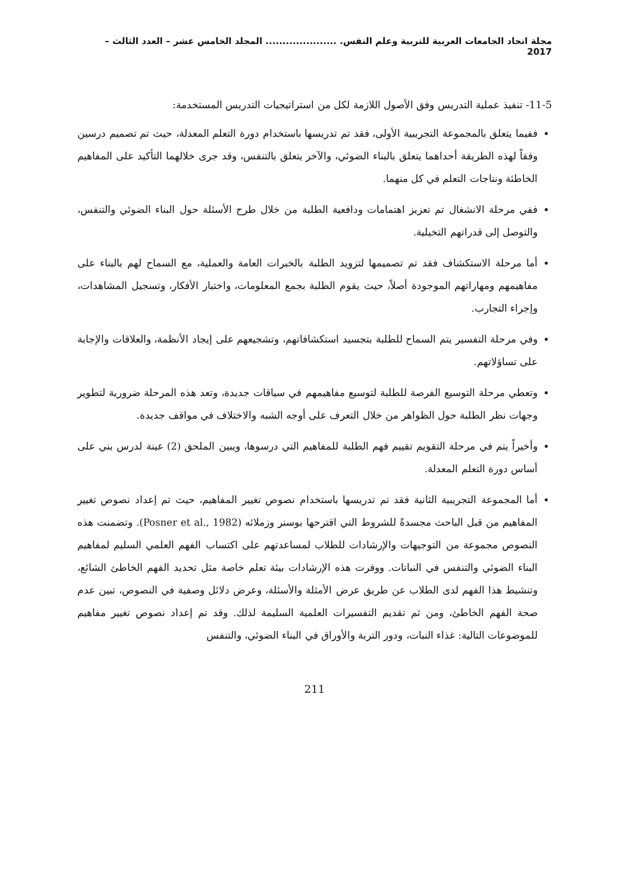مجلة اتحاد الجامعات العربية للتربية وعلم النفس. ..................... المجلد الخامس عشر – العدد الثالث – 2017
11-5- تنفيذ عملية التدريس وفق الأصول اللازمة لكل من استراتيجيات التدريس المستخدمة:
ففيما يتعلق بالمجموعة التجريبية الأولى، فقد تم تدريسها باستخدام دورة التعلم المعدلة، حيث تم تصميم درسين وفقاً لهذه الطريقة أحداهما يتعلق بالبناء الضوئي، والآخر يتعلق بالتنفس، وقد جرى خلالهما التأكيد على المفاهيم الخاطئة ونتاجات التعلم في كل منهما.
ففي مرحلة الانشغال تم تعزيز اهتمامات ودافعية الطلبة من خلال طرح الأسئلة حول البناء الضوئي والتنفس، والتوصل إلى قدراتهم التخيلية.
أما مرحلة الاستكشاف فقد تم تصميمها لتزويد الطلبة بالخبرات العامة والعملية، مع السماح لهم بالبناء على مفاهيمهم ومهاراتهم الموجودة أصلاً، حيث يقوم الطلبة بجمع المعلومات، واختبار الأفكار، وتسجيل المشاهدات، وإجراء التجارب.
وفي مرحلة التفسير يتم السماح للطلبة بتجسيد استكشافاتهم، وتشجيعهم على إيجاد الأنظمة، والعلاقات والإجابة على تساؤلاتهم.
وتعطي مرحلة التوسيع الفرصة للطلبة لتوسيع مفاهيمهم في سياقات جديدة، وتعد هذه المرحلة ضرورية لتطوير وجهات نظر الطلبة حول الظواهر من خلال التعرف على أوجه الشبه والاختلاف في مواقف جديدة.
وأخيراً يتم في مرحلة التقويم تقييم فهم الطلبة للمفاهيم التي درسوها، ويبين الملحق (2) عينة لدرس بني على أساس دورة التعلم المعدلة.
أما المجموعة التجريبية الثانية فقد تم تدريسها باستخدام نصوص تغيير المفاهيم، حيث تم إعداد نصوص تغيير المفاهيم من قبل الباحث مجسدةً للشروط التي اقترحها بوسنر وزملائه (Posner et al., 1982). وتضمنت هذه النصوص مجموعة من التوجيهات والإرشادات للطلاب لمساعدتهم على اكتساب الفهم العلمي السليم لمفاهيم البناء الضوئي والتنفس في النباتات. ووفرت هذه الإرشادات بيئة تعلم خاصة مثل تحديد الفهم الخاطئ الشائع، وتنشيط هذا الفهم لدى الطلاب عن طريق عرض الأمثلة والأسئلة، وعرض دلائل وصفية في النصوص، تبين عدم صحة الفهم الخاطئ، ومن ثم تقديم التفسيرات العلمية السليمة لذلك. وقد تم إعداد نصوص تغيير مفاهيم للموضوعات التالية: غذاء النبات، ودور التربة والأوراق في البناء الضوئي، والتنفس
211